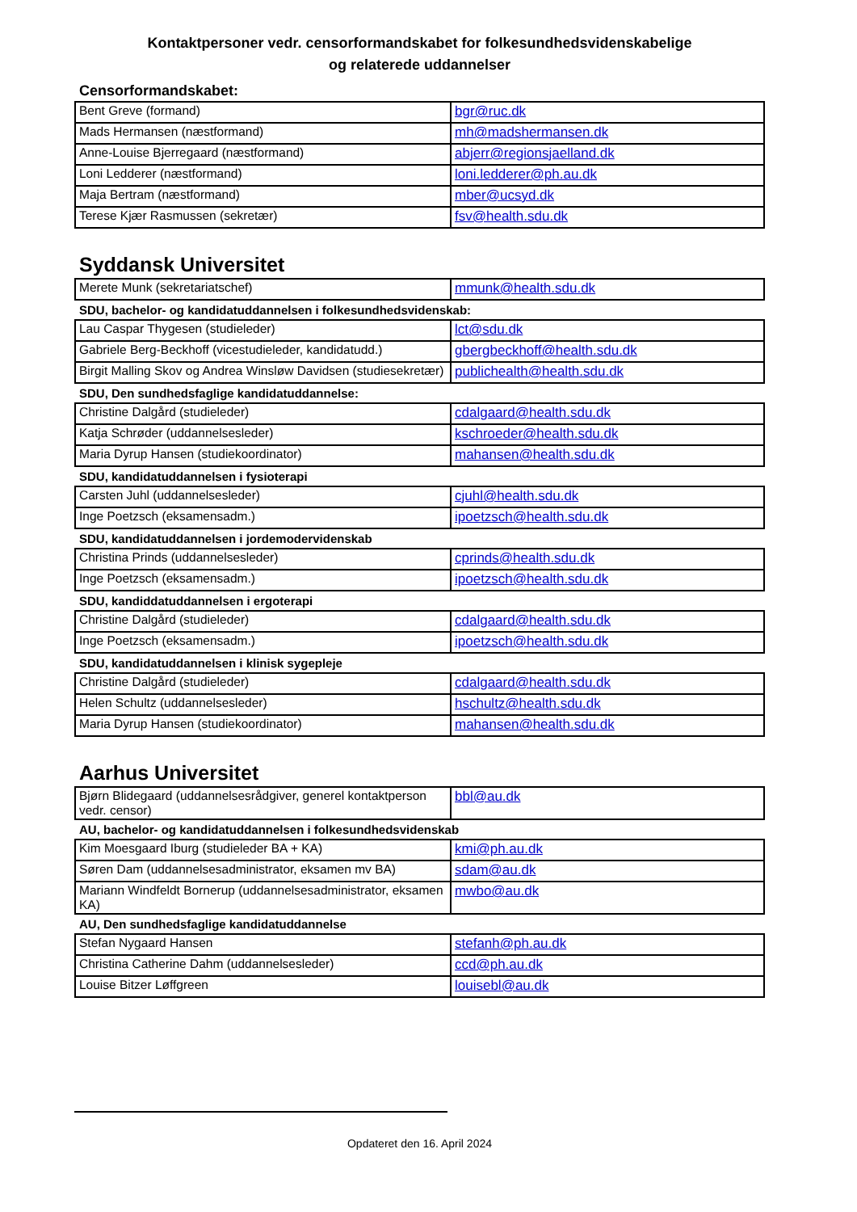Kontaktpersoner vedr. censorformandskabet for folkesundhedsvidenskabelige
og relaterede uddannelser
Censorformandskabet:
| Bent Greve (formand) | bgr@ruc.dk |
| Mads Hermansen (næstformand) | mh@madshermansen.dk |
| Anne-Louise Bjerregaard (næstformand) | abjerr@regionsjaelland.dk |
| Loni Ledderer (næstformand) | loni.ledderer@ph.au.dk |
| Maja Bertram (næstformand) | mber@ucsyd.dk |
| Terese Kjær Rasmussen (sekretær) | fsv@health.sdu.dk |
Syddansk Universitet
| Merete Munk (sekretariatschef) | mmunk@health.sdu.dk |
SDU, bachelor- og kandidatuddannelsen i folkesundhedsvidenskab:
| Lau Caspar Thygesen (studieleder) | lct@sdu.dk |
| Gabriele Berg-Beckhoff (vicestudieleder, kandidatudd.) | gbergbeckhoff@health.sdu.dk |
| Birgit Malling Skov og Andrea Winsløw Davidsen (studiesekretær) | publichealth@health.sdu.dk |
SDU, Den sundhedsfaglige kandidatuddannelse:
| Christine Dalgård (studieleder) | cdalgaard@health.sdu.dk |
| Katja Schrøder (uddannelsesleder) | kschroeder@health.sdu.dk |
| Maria Dyrup Hansen (studiekoordinator) | mahansen@health.sdu.dk |
SDU, kandidatuddannelsen i fysioterapi
| Carsten Juhl (uddannelsesleder) | cjuhl@health.sdu.dk |
| Inge Poetzsch (eksamensadm.) | ipoetzsch@health.sdu.dk |
SDU, kandidatuddannelsen i jordemodervidenskab
| Christina Prinds (uddannelsesleder) | cprinds@health.sdu.dk |
| Inge Poetzsch (eksamensadm.) | ipoetzsch@health.sdu.dk |
SDU, kandiddatuddannelsen i ergoterapi
| Christine Dalgård (studieleder) | cdalgaard@health.sdu.dk |
| Inge Poetzsch (eksamensadm.) | ipoetzsch@health.sdu.dk |
SDU, kandidatuddannelsen i klinisk sygepleje
| Christine Dalgård (studieleder) | cdalgaard@health.sdu.dk |
| Helen Schultz (uddannelsesleder) | hschultz@health.sdu.dk |
| Maria Dyrup Hansen (studiekoordinator) | mahansen@health.sdu.dk |
Aarhus Universitet
| Bjørn Blidegaard (uddannelsesrådgiver, generel kontaktperson vedr. censor) | bbl@au.dk |
AU, bachelor- og kandidatuddannelsen i folkesundhedsvidenskab
| Kim Moesgaard Iburg (studieleder BA + KA) | kmi@ph.au.dk |
| Søren Dam (uddannelsesadministrator, eksamen mv BA) | sdam@au.dk |
| Mariann Windfeldt Bornerup (uddannelsesadministrator, eksamen KA) | mwbo@au.dk |
AU, Den sundhedsfaglige kandidatuddannelse
| Stefan Nygaard Hansen | stefanh@ph.au.dk |
| Christina Catherine Dahm (uddannelsesleder) | ccd@ph.au.dk |
| Louise Bitzer Løffgreen | louisebl@au.dk |
Opdateret den 16. April 2024